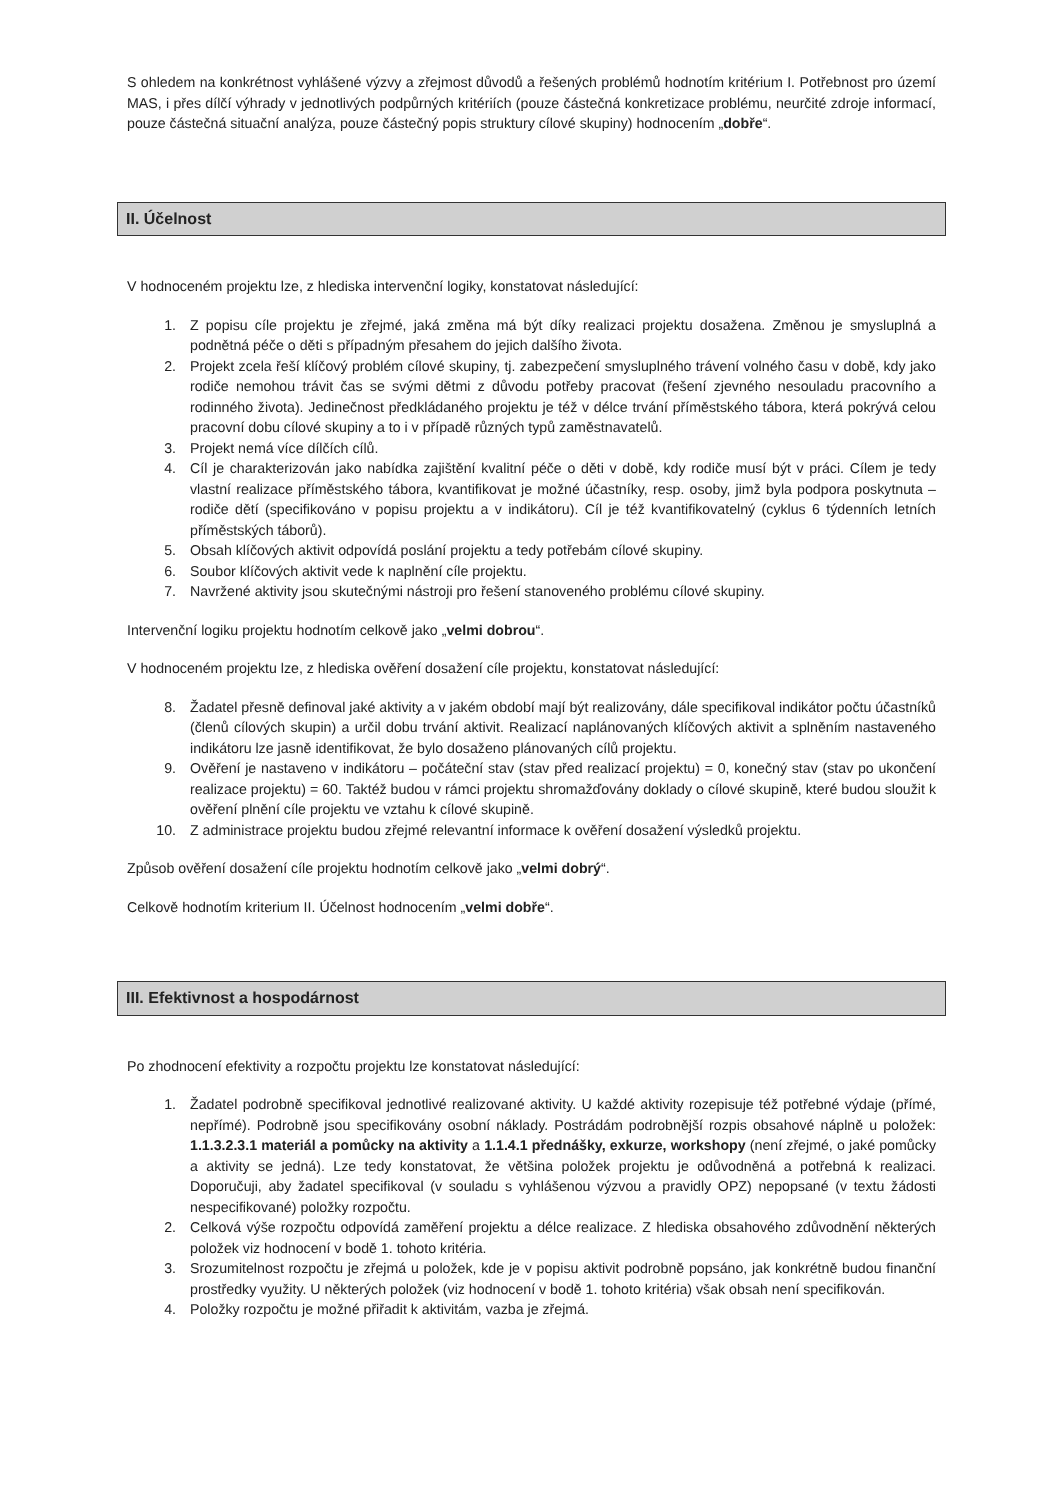S ohledem na konkrétnost vyhlášené výzvy a zřejmost důvodů a řešených problémů hodnotím kritérium I. Potřebnost pro území MAS, i přes dílčí výhrady v jednotlivých podpůrných kritériích (pouze částečná konkretizace problému, neurčité zdroje informací, pouze částečná situační analýza, pouze částečný popis struktury cílové skupiny) hodnocením „dobře“.
II. Účelnost
V hodnoceném projektu lze, z hlediska intervenční logiky, konstatovat následující:
1. Z popisu cíle projektu je zřejmé, jaká změna má být díky realizaci projektu dosažena. Změnou je smysluplná a podnětná péče o děti s případným přesahem do jejich dalšího života.
2. Projekt zcela řeší klíčový problém cílové skupiny, tj. zabezpečení smysluplného trávení volného času v době, kdy jako rodiče nemohou trávit čas se svými dětmi z důvodu potřeby pracovat (řešení zjevného nesouladu pracovního a rodinného života). Jedinečnost předkládaného projektu je též v délce trvání příměstského tábora, která pokrývá celou pracovní dobu cílové skupiny a to i v případě různých typů zaměstnavatelů.
3. Projekt nemá více dílčích cílů.
4. Cíl je charakterizován jako nabídka zajištění kvalitní péče o děti v době, kdy rodiče musí být v práci. Cílem je tedy vlastní realizace příměstského tábora, kvantifikovat je možné účastníky, resp. osoby, jimž byla podpora poskytnuta – rodiče dětí (specifikováno v popisu projektu a v indikátoru). Cíl je též kvantifikovatelný (cyklus 6 týdenních letních příměstských táborů).
5. Obsah klíčových aktivit odpovídá poslání projektu a tedy potřebám cílové skupiny.
6. Soubor klíčových aktivit vede k naplnění cíle projektu.
7. Navržené aktivity jsou skutečnými nástroji pro řešení stanoveného problému cílové skupiny.
Intervenční logiku projektu hodnotím celkově jako „velmi dobrou“.
V hodnoceném projektu lze, z hlediska ověření dosažení cíle projektu, konstatovat následující:
8. Žadatel přesně definoval jaké aktivity a v jakém období mají být realizovány, dále specifikoval indikátor počtu účastníků (členů cílových skupin) a určil dobu trvání aktivit. Realizací naplánovaných klíčových aktivit a splněním nastaveného indikátoru lze jasně identifikovat, že bylo dosaženo plánovaných cílů projektu.
9. Ověření je nastaveno v indikátoru – počáteční stav (stav před realizací projektu) = 0, konečný stav (stav po ukončení realizace projektu) = 60. Taktéž budou v rámci projektu shromažďovány doklady o cílové skupině, které budou sloužit k ověření plnění cíle projektu ve vztahu k cílové skupině.
10. Z administrace projektu budou zřejmé relevantní informace k ověření dosažení výsledků projektu.
Způsob ověření dosažení cíle projektu hodnotím celkově jako „velmi dobrý“.
Celkově hodnotím kriterium II. Účelnost hodnocením „velmi dobře“.
III. Efektivnost a hospodárnost
Po zhodnocení efektivity a rozpočtu projektu lze konstatovat následující:
1. Žadatel podrobně specifikoval jednotlivé realizované aktivity. U každé aktivity rozepisuje též potřebné výdaje (přímé, nepřímé). Podrobně jsou specifikovány osobní náklady. Postrádám podrobnější rozpis obsahové náplně u položek: 1.1.3.2.3.1 materiál a pomůcky na aktivity a 1.1.4.1 přednášky, exkurze, workshopy (není zřejmé, o jaké pomůcky a aktivity se jedná). Lze tedy konstatovat, že většina položek projektu je odůvodněná a potřebná k realizaci. Doporučuji, aby žadatel specifikoval (v souladu s vyhlášenou výzvou a pravidly OPZ) nepopsané (v textu žádosti nespecifikované) položky rozpočtu.
2. Celková výše rozpočtu odpovídá zaměření projektu a délce realizace. Z hlediska obsahového zdůvodnění některých položek viz hodnocení v bodě 1. tohoto kritéria.
3. Srozumitelnost rozpočtu je zřejmá u položek, kde je v popisu aktivit podrobně popsáno, jak konkrétně budou finanční prostředky využity. U některých položek (viz hodnocení v bodě 1. tohoto kritéria) však obsah není specifikován.
4. Položky rozpočtu je možné přiřadit k aktivitám, vazba je zřejmá.